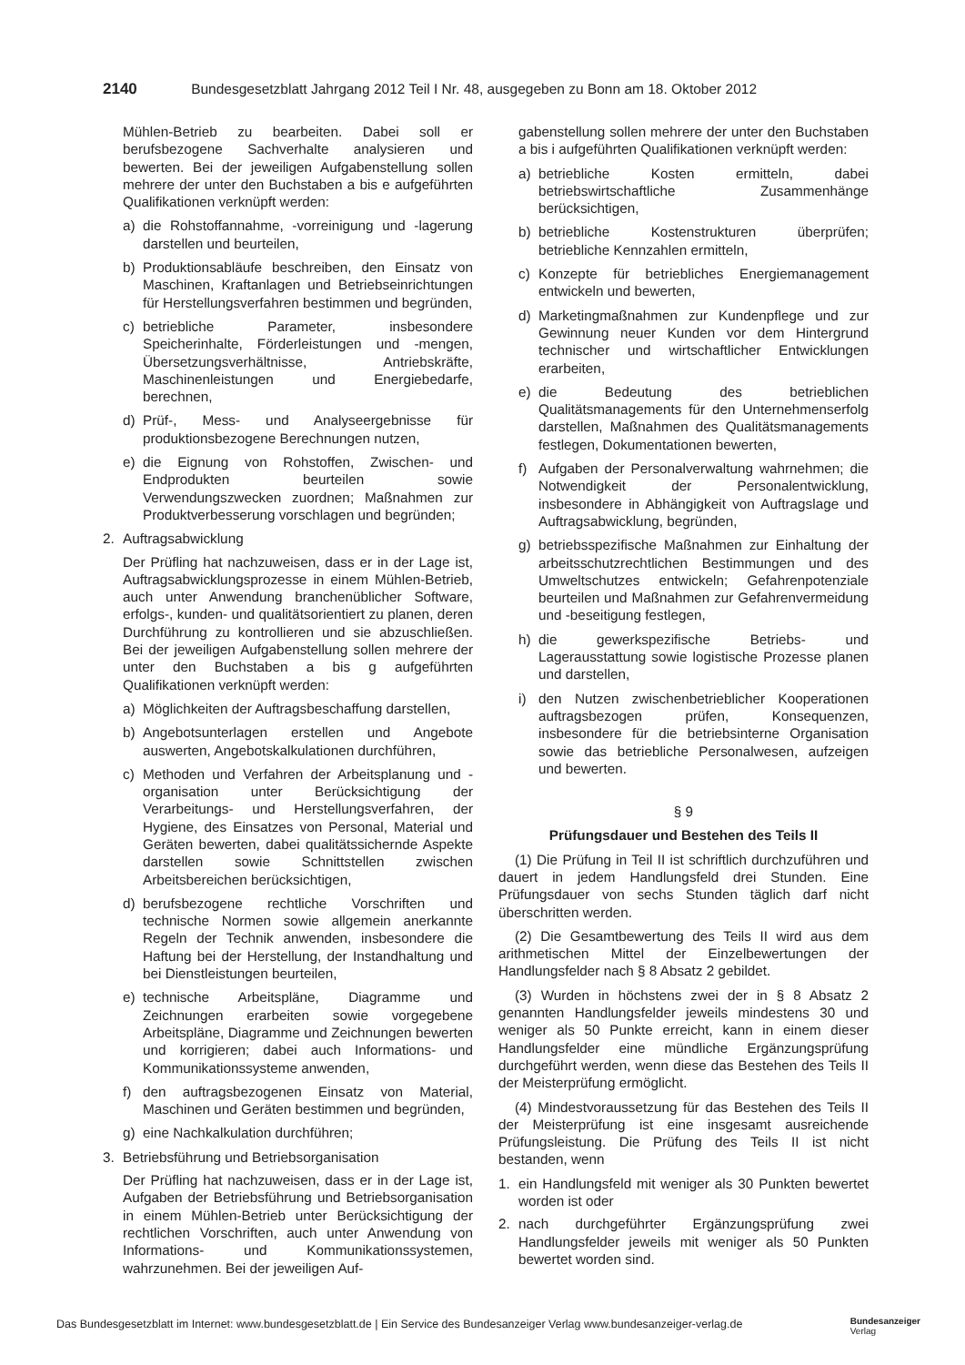2140 Bundesgesetzblatt Jahrgang 2012 Teil I Nr. 48, ausgegeben zu Bonn am 18. Oktober 2012
Mühlen-Betrieb zu bearbeiten. Dabei soll er berufsbezogene Sachverhalte analysieren und bewerten. Bei der jeweiligen Aufgabenstellung sollen mehrere der unter den Buchstaben a bis e aufgeführten Qualifikationen verknüpft werden:
a) die Rohstoffannahme, -vorreinigung und -lagerung darstellen und beurteilen,
b) Produktionsabläufe beschreiben, den Einsatz von Maschinen, Kraftanlagen und Betriebseinrichtungen für Herstellungsverfahren bestimmen und begründen,
c) betriebliche Parameter, insbesondere Speicherinhalte, Förderleistungen und -mengen, Übersetzungsverhältnisse, Antriebskräfte, Maschinenleistungen und Energiebedarfe, berechnen,
d) Prüf-, Mess- und Analyseergebnisse für produktionsbezogene Berechnungen nutzen,
e) die Eignung von Rohstoffen, Zwischen- und Endprodukten beurteilen sowie Verwendungszwecken zuordnen; Maßnahmen zur Produktverbesserung vorschlagen und begründen;
2. Auftragsabwicklung
Der Prüfling hat nachzuweisen, dass er in der Lage ist, Auftragsabwicklungsprozesse in einem Mühlen-Betrieb, auch unter Anwendung branchenüblicher Software, erfolgs-, kunden- und qualitätsorientiert zu planen, deren Durchführung zu kontrollieren und sie abzuschließen. Bei der jeweiligen Aufgabenstellung sollen mehrere der unter den Buchstaben a bis g aufgeführten Qualifikationen verknüpft werden:
a) Möglichkeiten der Auftragsbeschaffung darstellen,
b) Angebotsunterlagen erstellen und Angebote auswerten, Angebotskalkulationen durchführen,
c) Methoden und Verfahren der Arbeitsplanung und -organisation unter Berücksichtigung der Verarbeitungs- und Herstellungsverfahren, der Hygiene, des Einsatzes von Personal, Material und Geräten bewerten, dabei qualitätssichernde Aspekte darstellen sowie Schnittstellen zwischen Arbeitsbereichen berücksichtigen,
d) berufsbezogene rechtliche Vorschriften und technische Normen sowie allgemein anerkannte Regeln der Technik anwenden, insbesondere die Haftung bei der Herstellung, der Instandhaltung und bei Dienstleistungen beurteilen,
e) technische Arbeitspläne, Diagramme und Zeichnungen erarbeiten sowie vorgegebene Arbeitspläne, Diagramme und Zeichnungen bewerten und korrigieren; dabei auch Informations- und Kommunikationssysteme anwenden,
f) den auftragsbezogenen Einsatz von Material, Maschinen und Geräten bestimmen und begründen,
g) eine Nachkalkulation durchführen;
3. Betriebsführung und Betriebsorganisation
Der Prüfling hat nachzuweisen, dass er in der Lage ist, Aufgaben der Betriebsführung und Betriebsorganisation in einem Mühlen-Betrieb unter Berücksichtigung der rechtlichen Vorschriften, auch unter Anwendung von Informations- und Kommunikationssystemen, wahrzunehmen. Bei der jeweiligen Auf-
gabenstellung sollen mehrere der unter den Buchstaben a bis i aufgeführten Qualifikationen verknüpft werden:
a) betriebliche Kosten ermitteln, dabei betriebswirtschaftliche Zusammenhänge berücksichtigen,
b) betriebliche Kostenstrukturen überprüfen; betriebliche Kennzahlen ermitteln,
c) Konzepte für betriebliches Energiemanagement entwickeln und bewerten,
d) Marketingmaßnahmen zur Kundenpflege und zur Gewinnung neuer Kunden vor dem Hintergrund technischer und wirtschaftlicher Entwicklungen erarbeiten,
e) die Bedeutung des betrieblichen Qualitätsmanagements für den Unternehmenserfolg darstellen, Maßnahmen des Qualitätsmanagements festlegen, Dokumentationen bewerten,
f) Aufgaben der Personalverwaltung wahrnehmen; die Notwendigkeit der Personalentwicklung, insbesondere in Abhängigkeit von Auftragslage und Auftragsabwicklung, begründen,
g) betriebsspezifische Maßnahmen zur Einhaltung der arbeitsschutzrechtlichen Bestimmungen und des Umweltschutzes entwickeln; Gefahrenpotenziale beurteilen und Maßnahmen zur Gefahrenvermeidung und -beseitigung festlegen,
h) die gewerkspezifische Betriebs- und Lagerausstattung sowie logistische Prozesse planen und darstellen,
i) den Nutzen zwischenbetrieblicher Kooperationen auftragsbezogen prüfen, Konsequenzen, insbesondere für die betriebsinterne Organisation sowie das betriebliche Personalwesen, aufzeigen und bewerten.
§ 9
Prüfungsdauer und Bestehen des Teils II
(1) Die Prüfung in Teil II ist schriftlich durchzuführen und dauert in jedem Handlungsfeld drei Stunden. Eine Prüfungsdauer von sechs Stunden täglich darf nicht überschritten werden.
(2) Die Gesamtbewertung des Teils II wird aus dem arithmetischen Mittel der Einzelbewertungen der Handlungsfelder nach § 8 Absatz 2 gebildet.
(3) Wurden in höchstens zwei der in § 8 Absatz 2 genannten Handlungsfelder jeweils mindestens 30 und weniger als 50 Punkte erreicht, kann in einem dieser Handlungsfelder eine mündliche Ergänzungsprüfung durchgeführt werden, wenn diese das Bestehen des Teils II der Meisterprüfung ermöglicht.
(4) Mindestvoraussetzung für das Bestehen des Teils II der Meisterprüfung ist eine insgesamt ausreichende Prüfungsleistung. Die Prüfung des Teils II ist nicht bestanden, wenn
1. ein Handlungsfeld mit weniger als 30 Punkten bewertet worden ist oder
2. nach durchgeführter Ergänzungsprüfung zwei Handlungsfelder jeweils mit weniger als 50 Punkten bewertet worden sind.
Das Bundesgesetzblatt im Internet: www.bundesgesetzblatt.de | Ein Service des Bundesanzeiger Verlag www.bundesanzeiger-verlag.de Bundesanzeiger
Verlag